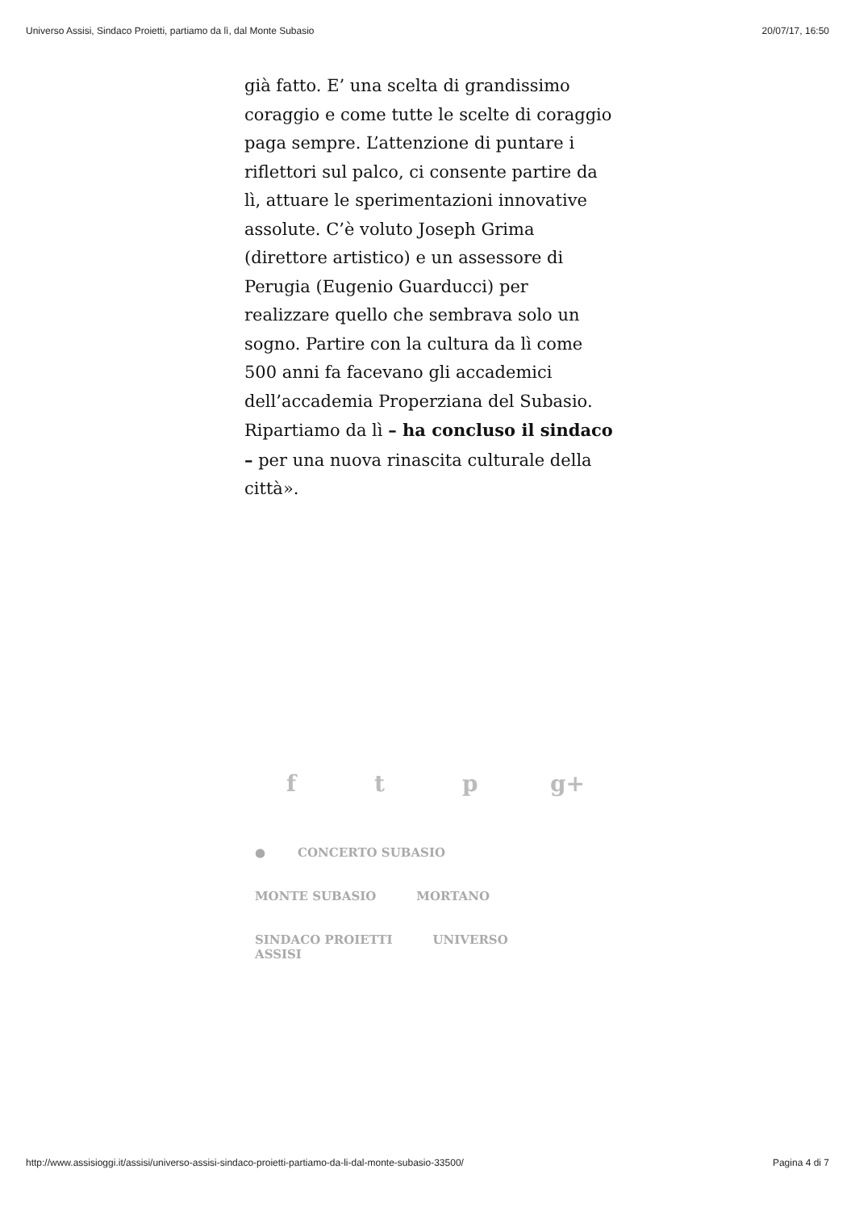Universo Assisi, Sindaco Proietti, partiamo da lì, dal Monte Subasio 20/07/17, 16:50
già fatto. E’ una scelta di grandissimo coraggio e come tutte le scelte di coraggio paga sempre. L’attenzione di puntare i riflettori sul palco, ci consente partire da lì, attuare le sperimentazioni innovative assolute. C’è voluto Joseph Grima (direttore artistico) e un assessore di Perugia (Eugenio Guarducci) per realizzare quello che sembrava solo un sogno. Partire con la cultura da lì come 500 anni fa facevano gli accademici dell’accademia Properziana del Subasio. Ripartiamo da lì – ha concluso il sindaco – per una nuova rinascita culturale della città».
ft p g+
● CONCERTO SUBASIO
MONTE SUBASIO MORTANO
SINDACO PROIETTI UNIVERSO ASSISI
http://www.assisioggi.it/assisi/universo-assisi-sindaco-proietti-partiamo-da-li-dal-monte-subasio-33500/ Pagina 4 di 7